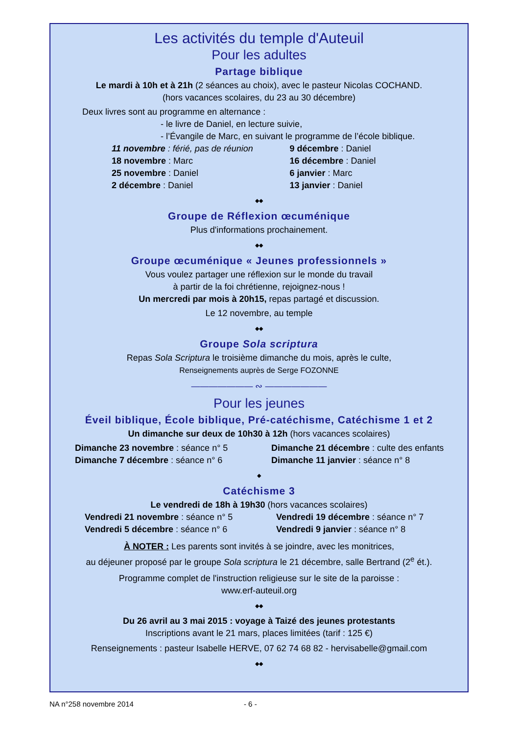Les activités du temple d'Auteuil
Pour les adultes
Partage biblique
Le mardi à 10h et à 21h (2 séances au choix), avec le pasteur Nicolas COCHAND.
(hors vacances scolaires, du 23 au 30 décembre)
Deux livres sont au programme en alternance :
- le livre de Daniel, en lecture suivie,
- l’Évangile de Marc, en suivant le programme de l’école biblique.
11 novembre : férié, pas de réunion
18 novembre : Marc
25 novembre : Daniel
2 décembre : Daniel
9 décembre : Daniel
16 décembre : Daniel
6 janvier : Marc
13 janvier : Daniel
◆◆
Groupe de Réflexion œcuménique
Plus d'informations prochainement.
◆◆
Groupe œcuménique « Jeunes professionnels »
Vous voulez partager une réflexion sur le monde du travail
à partir de la foi chrétienne, rejoignez-nous !
Un mercredi par mois à 20h15, repas partagé et discussion.
Le 12 novembre, au temple
◆◆
Groupe Sola scriptura
Repas Sola Scriptura le troisième dimanche du mois, après le culte,
Renseignements auprès de Serge FOZONNE
——————— ∾ ———————
Pour les jeunes
Éveil biblique, École biblique, Pré-catéchisme, Catéchisme 1 et 2
Un dimanche sur deux de 10h30 à 12h (hors vacances scolaires)
Dimanche 23 novembre : séance n° 5
Dimanche 7 décembre : séance n° 6
Dimanche 21 décembre : culte des enfants
Dimanche 11 janvier : séance n° 8
◆
Catéchisme 3
Le vendredi de 18h à 19h30 (hors vacances scolaires)
Vendredi 21 novembre : séance n° 5
Vendredi 5 décembre : séance n° 6
Vendredi 19 décembre : séance n° 7
Vendredi 9 janvier : séance n° 8
À NOTER : Les parents sont invités à se joindre, avec les monitrices,
au déjeuner proposé par le groupe Sola scriptura le 21 décembre, salle Bertrand (2<sup>e</sup> ét.).
Programme complet de l'instruction religieuse sur le site de la paroisse :
www.erf-auteuil.org
◆◆
Du 26 avril au 3 mai 2015 : voyage à Taizé des jeunes protestants
Inscriptions avant le 21 mars, places limitées (tarif : 125 €)
Renseignements : pasteur Isabelle HERVE, 07 62 74 68 82 - hervisabelle@gmail.com
◆◆
NA n°258 novembre 2014 - 6 -